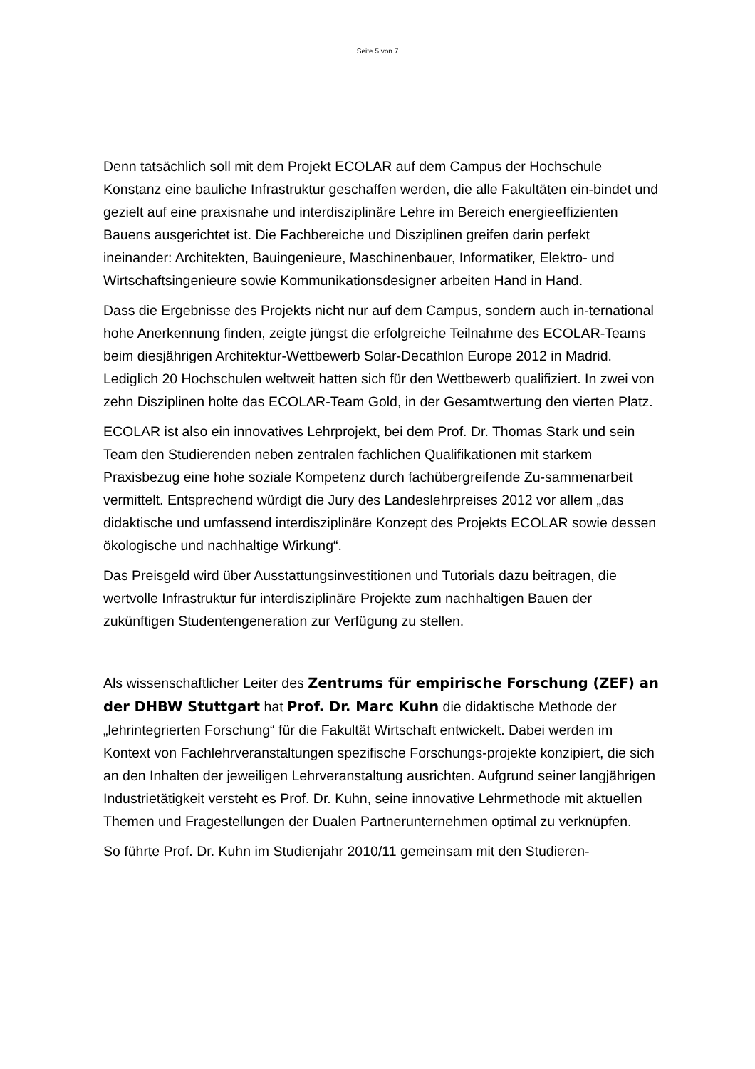Seite 5 von 7
Denn tatsächlich soll mit dem Projekt ECOLAR auf dem Campus der Hochschule Konstanz eine bauliche Infrastruktur geschaffen werden, die alle Fakultäten ein-bindet und gezielt auf eine praxisnahe und interdisziplinäre Lehre im Bereich energieeffizienten Bauens ausgerichtet ist. Die Fachbereiche und Disziplinen greifen darin perfekt ineinander: Architekten, Bauingenieure, Maschinenbauer, Informatiker, Elektro- und Wirtschaftsingenieure sowie Kommunikationsdesigner arbeiten Hand in Hand.
Dass die Ergebnisse des Projekts nicht nur auf dem Campus, sondern auch in-ternational hohe Anerkennung finden, zeigte jüngst die erfolgreiche Teilnahme des ECOLAR-Teams beim diesjährigen Architektur-Wettbewerb Solar-Decathlon Europe 2012 in Madrid. Lediglich 20 Hochschulen weltweit hatten sich für den Wettbewerb qualifiziert. In zwei von zehn Disziplinen holte das ECOLAR-Team Gold, in der Gesamtwertung den vierten Platz.
ECOLAR ist also ein innovatives Lehrprojekt, bei dem Prof. Dr. Thomas Stark und sein Team den Studierenden neben zentralen fachlichen Qualifikationen mit starkem Praxisbezug eine hohe soziale Kompetenz durch fachübergreifende Zu-sammenarbeit vermittelt. Entsprechend würdigt die Jury des Landeslehrpreises 2012 vor allem „das didaktische und umfassend interdisziplinäre Konzept des Projekts ECOLAR sowie dessen ökologische und nachhaltige Wirkung“.
Das Preisgeld wird über Ausstattungsinvestitionen und Tutorials dazu beitragen, die wertvolle Infrastruktur für interdisziplinäre Projekte zum nachhaltigen Bauen der zukünftigen Studentengeneration zur Verfügung zu stellen.
Als wissenschaftlicher Leiter des Zentrums für empirische Forschung (ZEF) an der DHBW Stuttgart hat Prof. Dr. Marc Kuhn die didaktische Methode der „lehrintegrierten Forschung“ für die Fakultät Wirtschaft entwickelt. Dabei werden im Kontext von Fachlehrveranstaltungen spezifische Forschungs-projekte konzipiert, die sich an den Inhalten der jeweiligen Lehrveranstaltung ausrichten. Aufgrund seiner langjährigen Industrietätigkeit versteht es Prof. Dr. Kuhn, seine innovative Lehrmethode mit aktuellen Themen und Fragestellungen der Dualen Partnerunternehmen optimal zu verknüpfen.
So führte Prof. Dr. Kuhn im Studienjahr 2010/11 gemeinsam mit den Studieren-